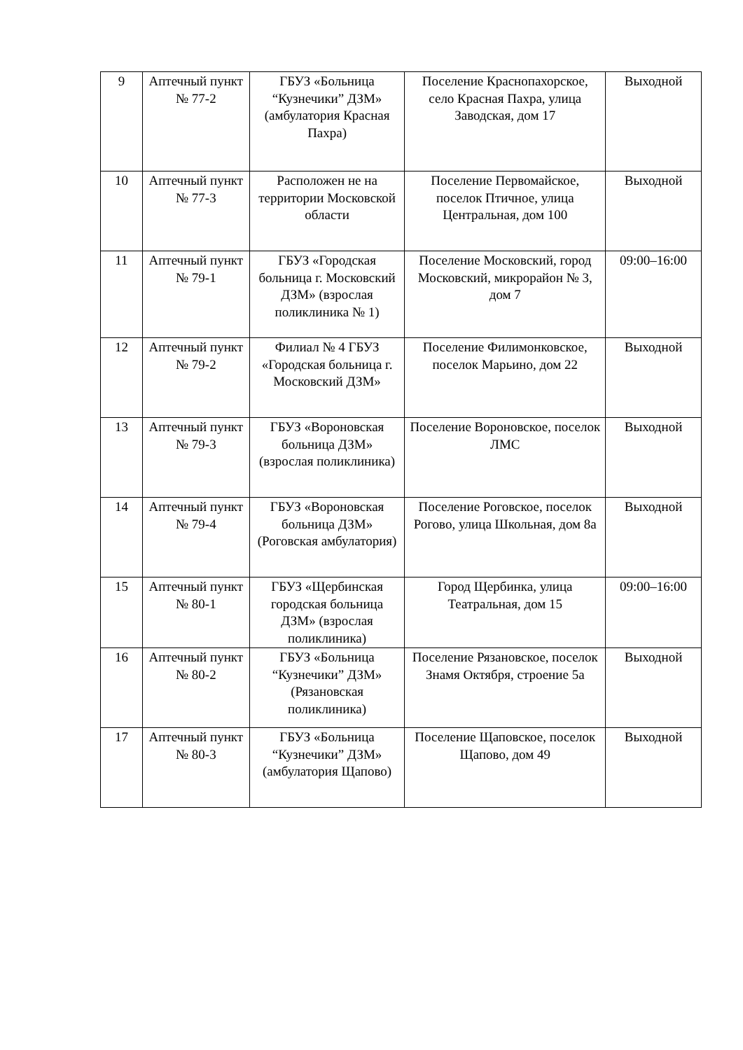| 9 | Аптечный пункт № 77-2 | ГБУЗ «Больница “Кузнечики” ДЗМ» (амбулатория Красная Пахра) | Поселение Краснопахорское, село Красная Пахра, улица Заводская, дом 17 | Выходной |
| 10 | Аптечный пункт № 77-3 | Расположен не на территории Московской области | Поселение Первомайское, поселок Птичное, улица Центральная, дом 100 | Выходной |
| 11 | Аптечный пункт № 79-1 | ГБУЗ «Городская больница г. Московский ДЗМ» (взрослая поликлиника № 1) | Поселение Московский, город Московский, микрорайон № 3, дом 7 | 09:00–16:00 |
| 12 | Аптечный пункт № 79-2 | Филиал № 4 ГБУЗ «Городская больница г. Московский ДЗМ» | Поселение Филимонковское, поселок Марьино, дом 22 | Выходной |
| 13 | Аптечный пункт № 79-3 | ГБУЗ «Вороновская больница ДЗМ» (взрослая поликлиника) | Поселение Вороновское, поселок ЛМС | Выходной |
| 14 | Аптечный пункт № 79-4 | ГБУЗ «Вороновская больница ДЗМ» (Роговская амбулатория) | Поселение Роговское, поселок Рогово, улица Школьная, дом 8а | Выходной |
| 15 | Аптечный пункт № 80-1 | ГБУЗ «Щербинская городская больница ДЗМ» (взрослая поликлиника) | Город Щербинка, улица Театральная, дом 15 | 09:00–16:00 |
| 16 | Аптечный пункт № 80-2 | ГБУЗ «Больница “Кузнечики” ДЗМ» (Рязановская поликлиника) | Поселение Рязановское, поселок Знамя Октября, строение 5а | Выходной |
| 17 | Аптечный пункт № 80-3 | ГБУЗ «Больница “Кузнечики” ДЗМ» (амбулатория Щапово) | Поселение Щаповское, поселок Щапово, дом 49 | Выходной |